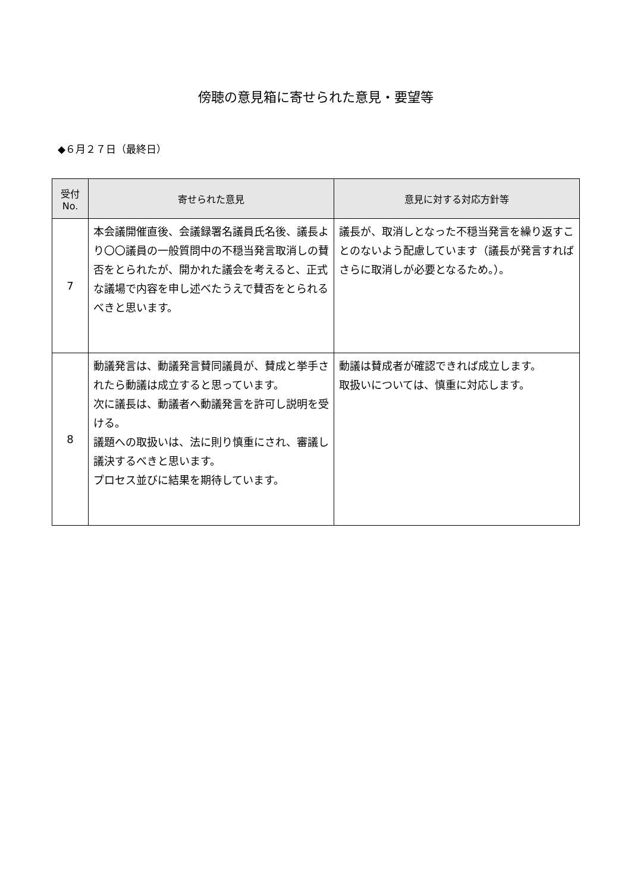傍聴の意見箱に寄せられた意見・要望等
◆６月２７日（最終日）
| 受付 No. | 寄せられた意見 | 意見に対する対応方針等 |
| --- | --- | --- |
| 7 | 本会議開催直後、会議録署名議員氏名後、議長より〇〇議員の一般質問中の不穏当発言取消しの賛否をとられたが、開かれた議会を考えると、正式な議場で内容を申し述べたうえで賛否をとられるべきと思います。 | 議長が、取消しとなった不穏当発言を繰り返すことのないよう配慮しています（議長が発言すればさらに取消しが必要となるため。）。 |
| 8 | 動議発言は、動議発言賛同議員が、賛成と挙手されたら動議は成立すると思っています。 次に議長は、動議者へ動議発言を許可し説明を受ける。 議題への取扱いは、法に則り慎重にされ、審議し議決するべきと思います。 プロセス並びに結果を期待しています。 | 動議は賛成者が確認できれば成立します。 取扱いについては、慎重に対応します。 |